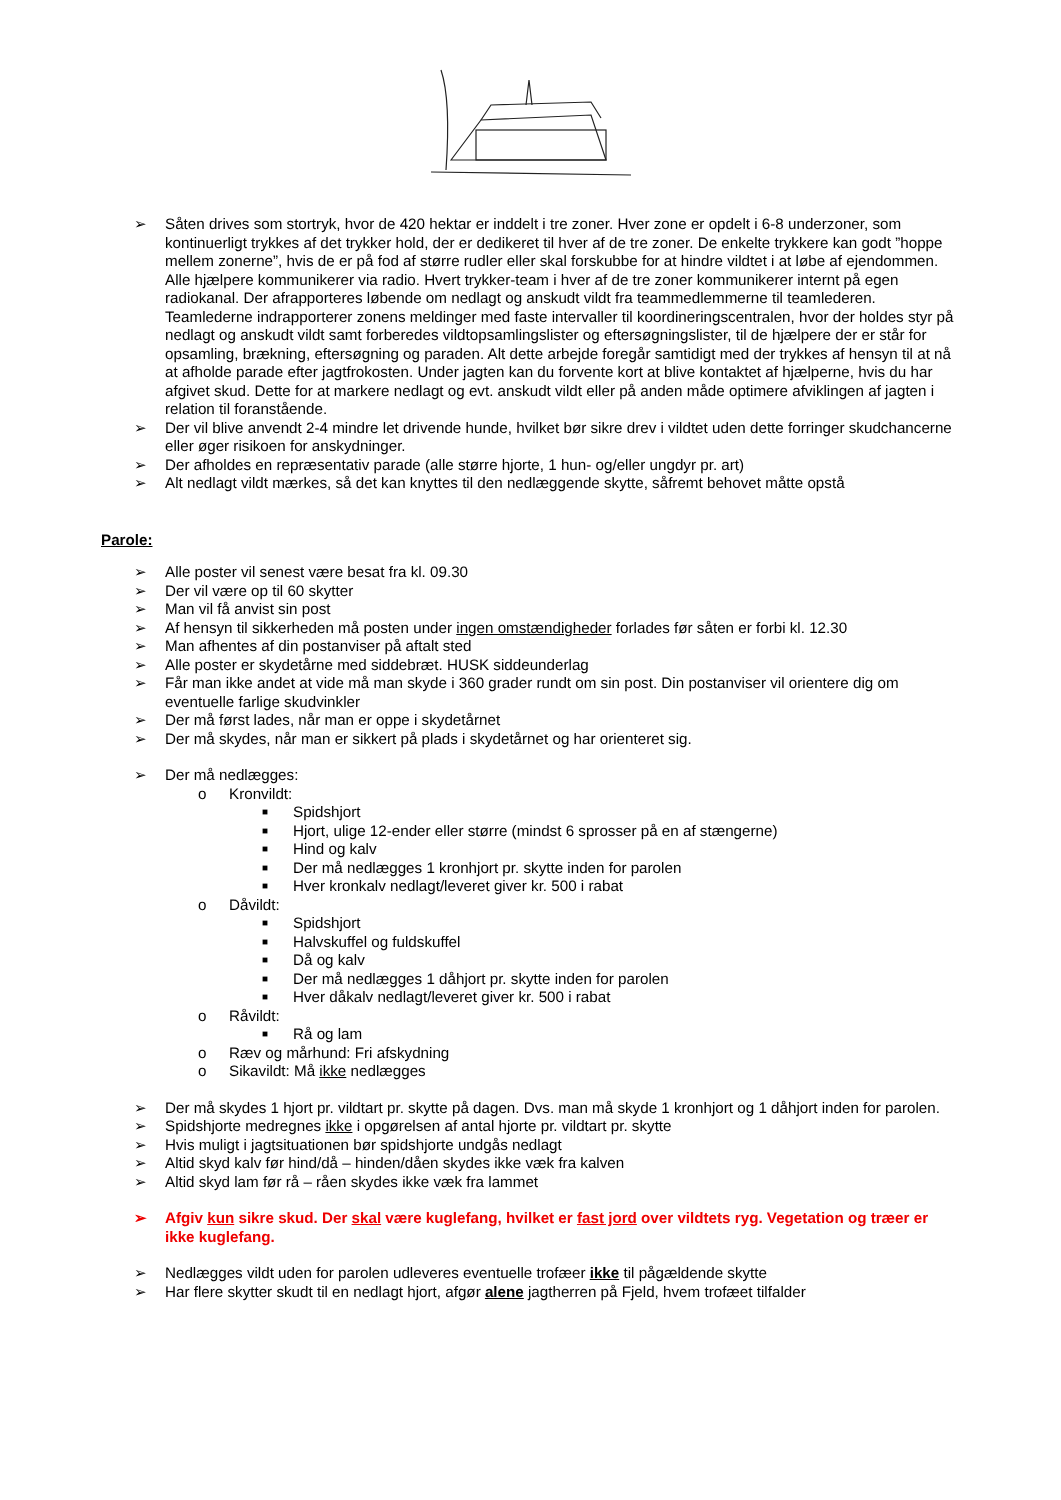➢ Såten drives som stortryk, hvor de 420 hektar er inddelt i tre zoner. Hver zone er opdelt i 6-8 underzoner, som kontinuerligt trykkes af det trykker hold, der er dedikeret til hver af de tre zoner. De enkelte trykkere kan godt ”hoppe mellem zonerne”, hvis de er på fod af større rudler eller skal forskubbe for at hindre vildtet i at løbe af ejendommen. Alle hjælpere kommunikerer via radio. Hvert trykker-team i hver af de tre zoner kommunikerer internt på egen radiokanal. Der afrapporteres løbende om nedlagt og anskudt vildt fra teammedlemmerne til teamlederen. Teamlederne indrapporterer zonens meldinger med faste intervaller til koordineringscentralen, hvor der holdes styr på nedlagt og anskudt vildt samt forberedes vildtopsamlingslister og eftersøgningslister, til de hjælpere der er står for opsamling, brækning, eftersøgning og paraden. Alt dette arbejde foregår samtidigt med der trykkes af hensyn til at nå at afholde parade efter jagtfrokosten. Under jagten kan du forvente kort at blive kontaktet af hjælperne, hvis du har afgivet skud. Dette for at markere nedlagt og evt. anskudt vildt eller på anden måde optimere afviklingen af jagten i relation til foranstående.
➢ Der vil blive anvendt 2-4 mindre let drivende hunde, hvilket bør sikre drev i vildtet uden dette forringer skudchancerne eller øger risikoen for anskydninger.
➢ Der afholdes en repræsentativ parade (alle større hjorte, 1 hun- og/eller ungdyr pr. art)
➢ Alt nedlagt vildt mærkes, så det kan knyttes til den nedlæggende skytte, såfremt behovet måtte opstå
Parole:
➢ Alle poster vil senest være besat fra kl. 09.30
➢ Der vil være op til 60 skytter
➢ Man vil få anvist sin post
➢ Af hensyn til sikkerheden må posten under ingen omstændigheder forlades før såten er forbi kl. 12.30
➢ Man afhentes af din postanviser på aftalt sted
➢ Alle poster er skydetårne med siddebræt. HUSK siddeunderlag
➢ Får man ikke andet at vide må man skyde i 360 grader rundt om sin post. Din postanviser vil orientere dig om eventuelle farlige skudvinkler
➢ Der må først lades, når man er oppe i skydetårnet
➢ Der må skydes, når man er sikkert på plads i skydetårnet og har orienteret sig.
➢ Der må nedlægges:
o Kronvildt:
■ Spidshjort
■ Hjort, ulige 12-ender eller større (mindst 6 sprosser på en af stængerne)
■ Hind og kalv
■ Der må nedlægges 1 kronhjort pr. skytte inden for parolen
■ Hver kronkalv nedlagt/leveret giver kr. 500 i rabat
o Dåvildt:
■ Spidshjort
■ Halvskuffel og fuldskuffel
■ Då og kalv
■ Der må nedlægges 1 dåhjort pr. skytte inden for parolen
■ Hver dåkalv nedlagt/leveret giver kr. 500 i rabat
o Råvildt:
■ Rå og lam
o Ræv og mårhund: Fri afskydning
o Sikavildt: Må ikke nedlægges
➢ Der må skydes 1 hjort pr. vildtart pr. skytte på dagen. Dvs. man må skyde 1 kronhjort og 1 dåhjort inden for parolen.
➢ Spidshjorte medregnes ikke i opgørelsen af antal hjorte pr. vildtart pr. skytte
➢ Hvis muligt i jagtsituationen bør spidshjorte undgås nedlagt
➢ Altid skyd kalv før hind/då – hinden/dåen skydes ikke væk fra kalven
➢ Altid skyd lam før rå – råen skydes ikke væk fra lammet
➢ Afgiv kun sikre skud. Der skal være kuglefang, hvilket er fast jord over vildtets ryg. Vegetation og træer er ikke kuglefang.
➢ Nedlægges vildt uden for parolen udleveres eventuelle trofæer ikke til pågældende skytte
➢ Har flere skytter skudt til en nedlagt hjort, afgør alene jagtherren på Fjeld, hvem trofæet tilfalder